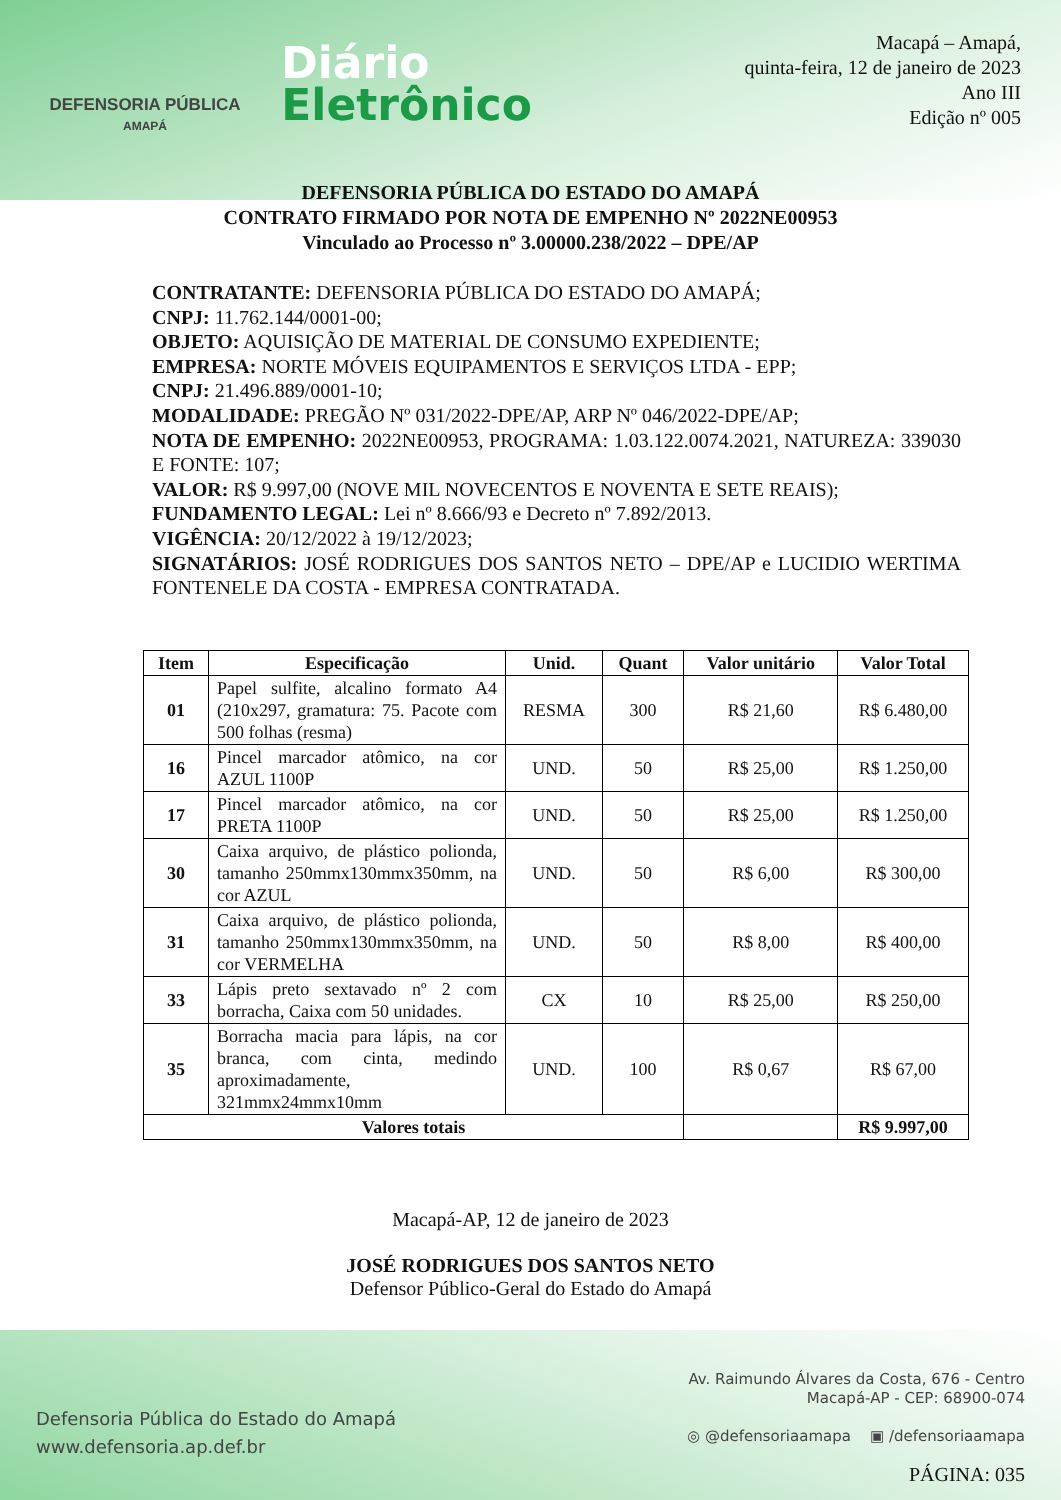DEFENSORIA PÚBLICA
AMAPÁ
Diário
Eletrônico
Macapá – Amapá,
quinta-feira, 12 de janeiro de 2023
Ano III
Edição nº 005
DEFENSORIA PÚBLICA DO ESTADO DO AMAPÁ
CONTRATO FIRMADO POR NOTA DE EMPENHO Nº 2022NE00953
Vinculado ao Processo nº 3.00000.238/2022 – DPE/AP
CONTRATANTE: DEFENSORIA PÚBLICA DO ESTADO DO AMAPÁ;
CNPJ: 11.762.144/0001-00;
OBJETO: AQUISIÇÃO DE MATERIAL DE CONSUMO EXPEDIENTE;
EMPRESA: NORTE MÓVEIS EQUIPAMENTOS E SERVIÇOS LTDA - EPP;
CNPJ: 21.496.889/0001-10;
MODALIDADE: PREGÃO Nº 031/2022-DPE/AP, ARP Nº 046/2022-DPE/AP;
NOTA DE EMPENHO: 2022NE00953, PROGRAMA: 1.03.122.0074.2021, NATUREZA: 339030 E FONTE: 107;
VALOR: R$ 9.997,00 (NOVE MIL NOVECENTOS E NOVENTA E SETE REAIS);
FUNDAMENTO LEGAL: Lei nº 8.666/93 e Decreto nº 7.892/2013.
VIGÊNCIA: 20/12/2022 à 19/12/2023;
SIGNATÁRIOS: JOSÉ RODRIGUES DOS SANTOS NETO – DPE/AP e LUCIDIO WERTIMA FONTENELE DA COSTA - EMPRESA CONTRATADA.
| Item | Especificação | Unid. | Quant | Valor unitário | Valor Total |
| --- | --- | --- | --- | --- | --- |
| 01 | Papel sulfite, alcalino formato A4 (210x297, gramatura: 75. Pacote com 500 folhas (resma) | RESMA | 300 | R$ 21,60 | R$ 6.480,00 |
| 16 | Pincel marcador atômico, na cor AZUL 1100P | UND. | 50 | R$ 25,00 | R$ 1.250,00 |
| 17 | Pincel marcador atômico, na cor PRETA 1100P | UND. | 50 | R$ 25,00 | R$ 1.250,00 |
| 30 | Caixa arquivo, de plástico polionda, tamanho 250mmx130mmx350mm, na cor AZUL | UND. | 50 | R$ 6,00 | R$ 300,00 |
| 31 | Caixa arquivo, de plástico polionda, tamanho 250mmx130mmx350mm, na cor VERMELHA | UND. | 50 | R$ 8,00 | R$ 400,00 |
| 33 | Lápis preto sextavado nº 2 com borracha, Caixa com 50 unidades. | CX | 10 | R$ 25,00 | R$ 250,00 |
| 35 | Borracha macia para lápis, na cor branca, com cinta, medindo aproximadamente, 321mmx24mmx10mm | UND. | 100 | R$ 0,67 | R$ 67,00 |
| Valores totais | | | | | R$ 9.997,00 |
Macapá-AP, 12 de janeiro de 2023
JOSÉ RODRIGUES DOS SANTOS NETO
Defensor Público-Geral do Estado do Amapá
Defensoria Pública do Estado do Amapá
www.defensoria.ap.def.br
Av. Raimundo Álvares da Costa, 676 - Centro
Macapá-AP - CEP: 68900-074
◎ @defensoriaamapa ▣ /defensoriaamapa
PÁGINA: 035